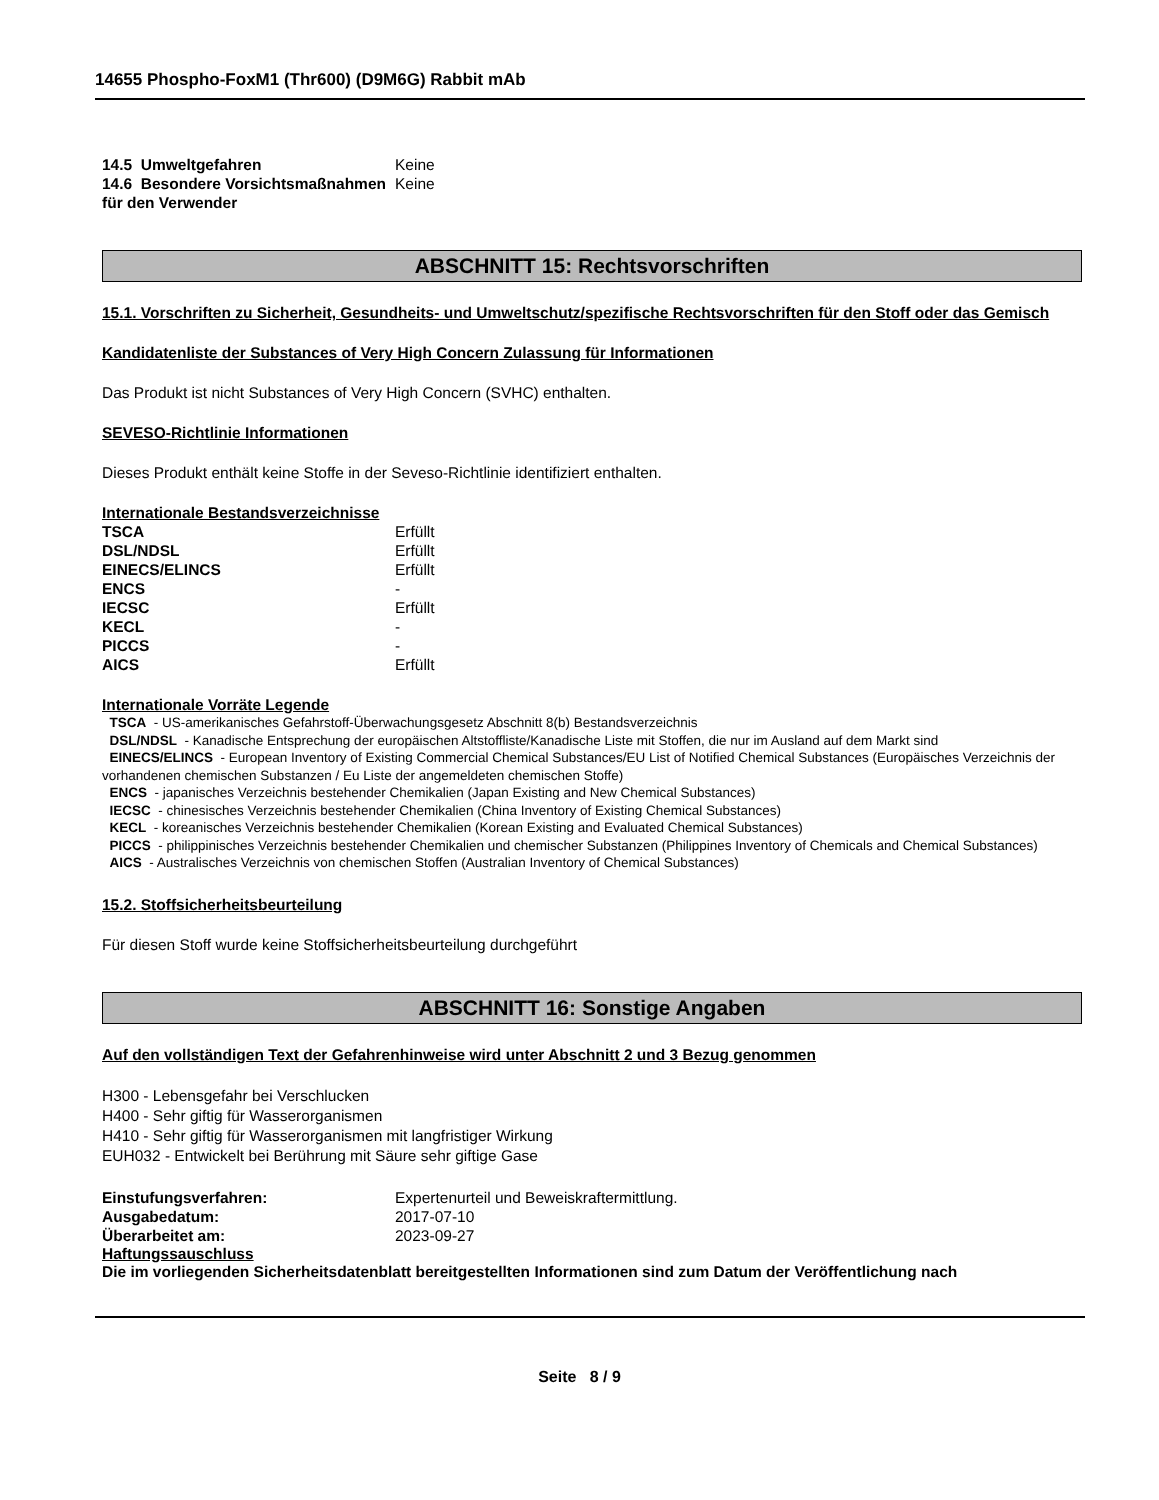14655 Phospho-FoxM1 (Thr600) (D9M6G) Rabbit mAb
| 14.5 Umweltgefahren | Keine |
| 14.6 Besondere Vorsichtsmaßnahmen für den Verwender | Keine |
ABSCHNITT 15: Rechtsvorschriften
15.1. Vorschriften zu Sicherheit, Gesundheits- und Umweltschutz/spezifische Rechtsvorschriften für den Stoff oder das Gemisch
Kandidatenliste der Substances of Very High Concern Zulassung für Informationen
Das Produkt ist nicht Substances of Very High Concern (SVHC) enthalten.
SEVESO-Richtlinie Informationen
Dieses Produkt enthält keine Stoffe in der Seveso-Richtlinie identifiziert enthalten.
Internationale Bestandsverzeichnisse
| TSCA | Erfüllt |
| DSL/NDSL | Erfüllt |
| EINECS/ELINCS | Erfüllt |
| ENCS | - |
| IECSC | Erfüllt |
| KECL | - |
| PICCS | - |
| AICS | Erfüllt |
Internationale Vorräte Legende
TSCA - US-amerikanisches Gefahrstoff-Überwachungsgesetz Abschnitt 8(b) Bestandsverzeichnis
DSL/NDSL - Kanadische Entsprechung der europäischen Altstoffliste/Kanadische Liste mit Stoffen, die nur im Ausland auf dem Markt sind
EINECS/ELINCS - European Inventory of Existing Commercial Chemical Substances/EU List of Notified Chemical Substances (Europäisches Verzeichnis der vorhandenen chemischen Substanzen / Eu Liste der angemeldeten chemischen Stoffe)
ENCS - japanisches Verzeichnis bestehender Chemikalien (Japan Existing and New Chemical Substances)
IECSC - chinesisches Verzeichnis bestehender Chemikalien (China Inventory of Existing Chemical Substances)
KECL - koreanisches Verzeichnis bestehender Chemikalien (Korean Existing and Evaluated Chemical Substances)
PICCS - philippinisches Verzeichnis bestehender Chemikalien und chemischer Substanzen (Philippines Inventory of Chemicals and Chemical Substances)
AICS - Australisches Verzeichnis von chemischen Stoffen (Australian Inventory of Chemical Substances)
15.2. Stoffsicherheitsbeurteilung
Für diesen Stoff wurde keine Stoffsicherheitsbeurteilung durchgeführt
ABSCHNITT 16: Sonstige Angaben
Auf den vollständigen Text der Gefahrenhinweise wird unter Abschnitt 2 und 3 Bezug genommen
H300 - Lebensgefahr bei Verschlucken
H400 - Sehr giftig für Wasserorganismen
H410 - Sehr giftig für Wasserorganismen mit langfristiger Wirkung
EUH032 - Entwickelt bei Berührung mit Säure sehr giftige Gase
| Einstufungsverfahren: | Expertenurteil und Beweiskraftermittlung. |
| Ausgabedatum: | 2017-07-10 |
| Überarbeitet am: | 2023-09-27 |
Haftungssauschluss
Die im vorliegenden Sicherheitsdatenblatt bereitgestellten Informationen sind zum Datum der Veröffentlichung nach
Seite 8 / 9